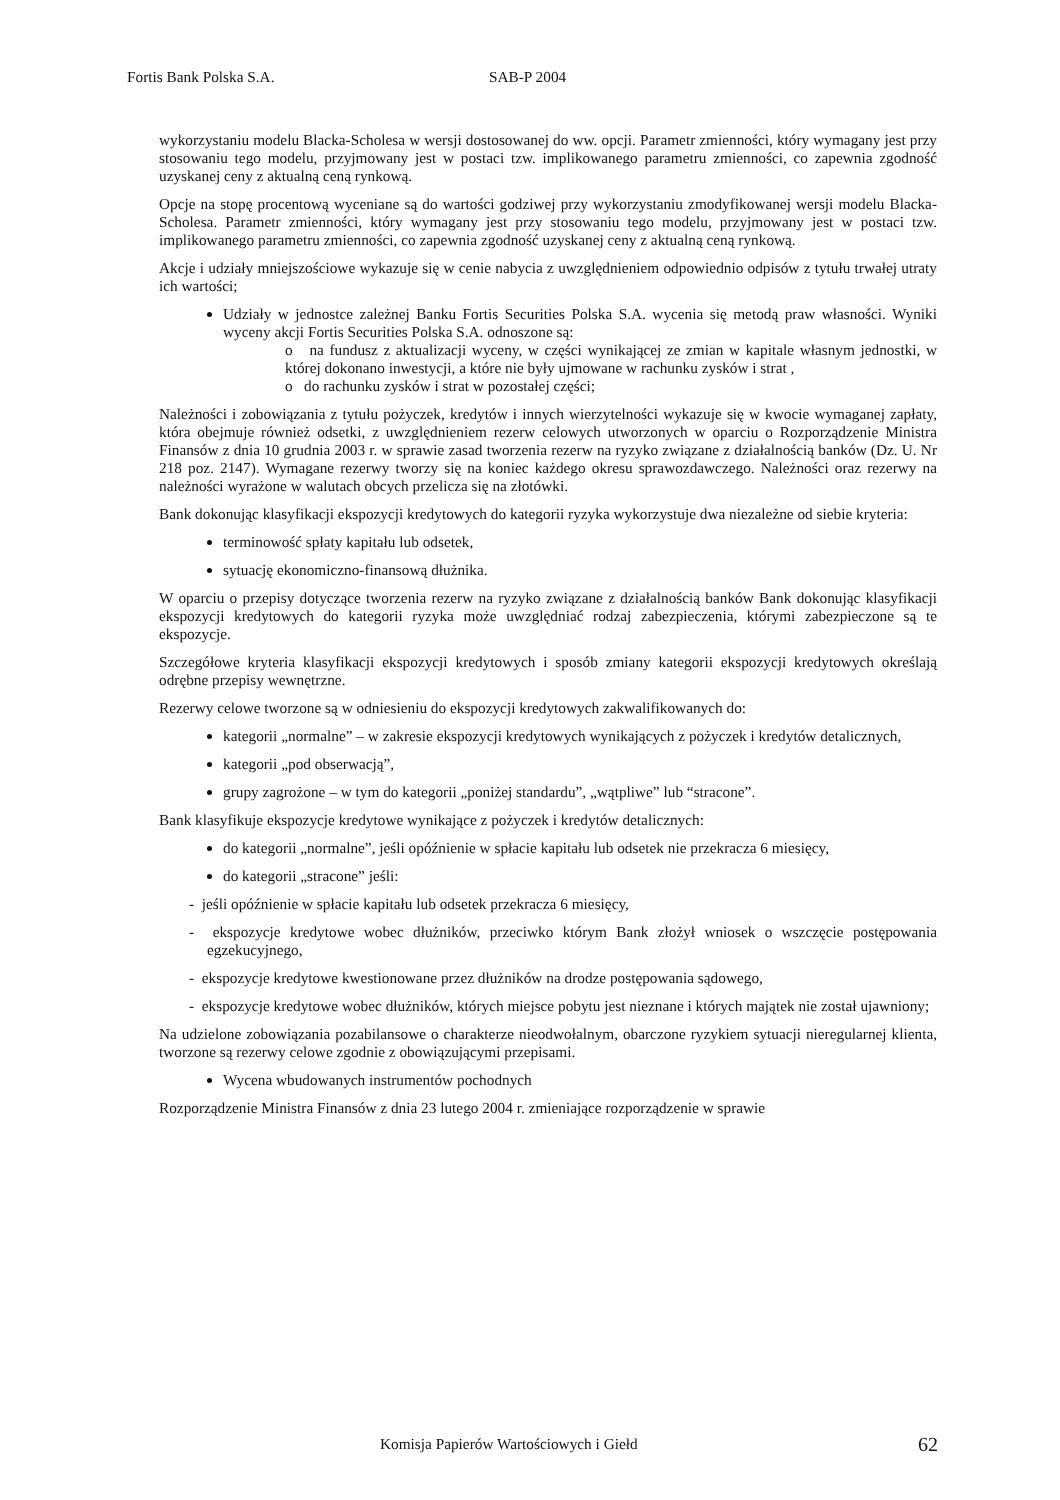Fortis Bank Polska S.A. SAB-P 2004
wykorzystaniu modelu Blacka-Scholesa w wersji dostosowanej do ww. opcji. Parametr zmienności, który wymagany jest przy stosowaniu tego modelu, przyjmowany jest w postaci tzw. implikowanego parametru zmienności, co zapewnia zgodność uzyskanej ceny z aktualną ceną rynkową.
Opcje na stopę procentową wyceniane są do wartości godziwej przy wykorzystaniu zmodyfikowanej wersji modelu Blacka-Scholesa. Parametr zmienności, który wymagany jest przy stosowaniu tego modelu, przyjmowany jest w postaci tzw. implikowanego parametru zmienności, co zapewnia zgodność uzyskanej ceny z aktualną ceną rynkową.
Akcje i udziały mniejszościowe wykazuje się w cenie nabycia z uwzględnieniem odpowiednio odpisów z tytułu trwałej utraty ich wartości;
Udziały w jednostce zależnej Banku Fortis Securities Polska S.A. wycenia się metodą praw własności. Wyniki wyceny akcji Fortis Securities Polska S.A. odnoszone są:
o na fundusz z aktualizacji wyceny, w części wynikającej ze zmian w kapitale własnym jednostki, w której dokonano inwestycji, a które nie były ujmowane w rachunku zysków i strat ,
o do rachunku zysków i strat w pozostałej części;
Należności i zobowiązania z tytułu pożyczek, kredytów i innych wierzytelności wykazuje się w kwocie wymaganej zapłaty, która obejmuje również odsetki, z uwzględnieniem rezerw celowych utworzonych w oparciu o Rozporządzenie Ministra Finansów z dnia 10 grudnia 2003 r. w sprawie zasad tworzenia rezerw na ryzyko związane z działalnością banków (Dz. U. Nr 218 poz. 2147). Wymagane rezerwy tworzy się na koniec każdego okresu sprawozdawczego. Należności oraz rezerwy na należności wyrażone w walutach obcych przelicza się na złotówki.
Bank dokonując klasyfikacji ekspozycji kredytowych do kategorii ryzyka wykorzystuje dwa niezależne od siebie kryteria:
terminowość spłaty kapitału lub odsetek,
sytuację ekonomiczno-finansową dłużnika.
W oparciu o przepisy dotyczące tworzenia rezerw na ryzyko związane z działalnością banków Bank dokonując klasyfikacji ekspozycji kredytowych do kategorii ryzyka może uwzględniać rodzaj zabezpieczenia, którymi zabezpieczone są te ekspozycje.
Szczegółowe kryteria klasyfikacji ekspozycji kredytowych i sposób zmiany kategorii ekspozycji kredytowych określają odrębne przepisy wewnętrzne.
Rezerwy celowe tworzone są w odniesieniu do ekspozycji kredytowych zakwalifikowanych do:
kategorii „normalne” – w zakresie ekspozycji kredytowych wynikających z pożyczek i kredytów detalicznych,
kategorii „pod obserwacją”,
grupy zagrożone – w tym do kategorii „poniżej standardu”, „wątpliwe” lub “stracone”.
Bank klasyfikuje ekspozycje kredytowe wynikające z pożyczek i kredytów detalicznych:
do kategorii „normalne”, jeśli opóźnienie w spłacie kapitału lub odsetek nie przekracza 6 miesięcy,
do kategorii „stracone” jeśli:
- jeśli opóźnienie w spłacie kapitału lub odsetek przekracza 6 miesięcy,
- ekspozycje kredytowe wobec dłużników, przeciwko którym Bank złożył wniosek o wszczęcie postępowania egzekucyjnego,
- ekspozycje kredytowe kwestionowane przez dłużników na drodze postępowania sądowego,
- ekspozycje kredytowe wobec dłużników, których miejsce pobytu jest nieznane i których majątek nie został ujawniony;
Na udzielone zobowiązania pozabilansowe o charakterze nieodwołalnym, obarczone ryzykiem sytuacji nieregularnej klienta, tworzone są rezerwy celowe zgodnie z obowiązującymi przepisami.
Wycena wbudowanych instrumentów pochodnych
Rozporządzenie Ministra Finansów z dnia 23 lutego 2004 r. zmieniające rozporządzenie w sprawie
Komisja Papierów Wartościowych i Giełd 62